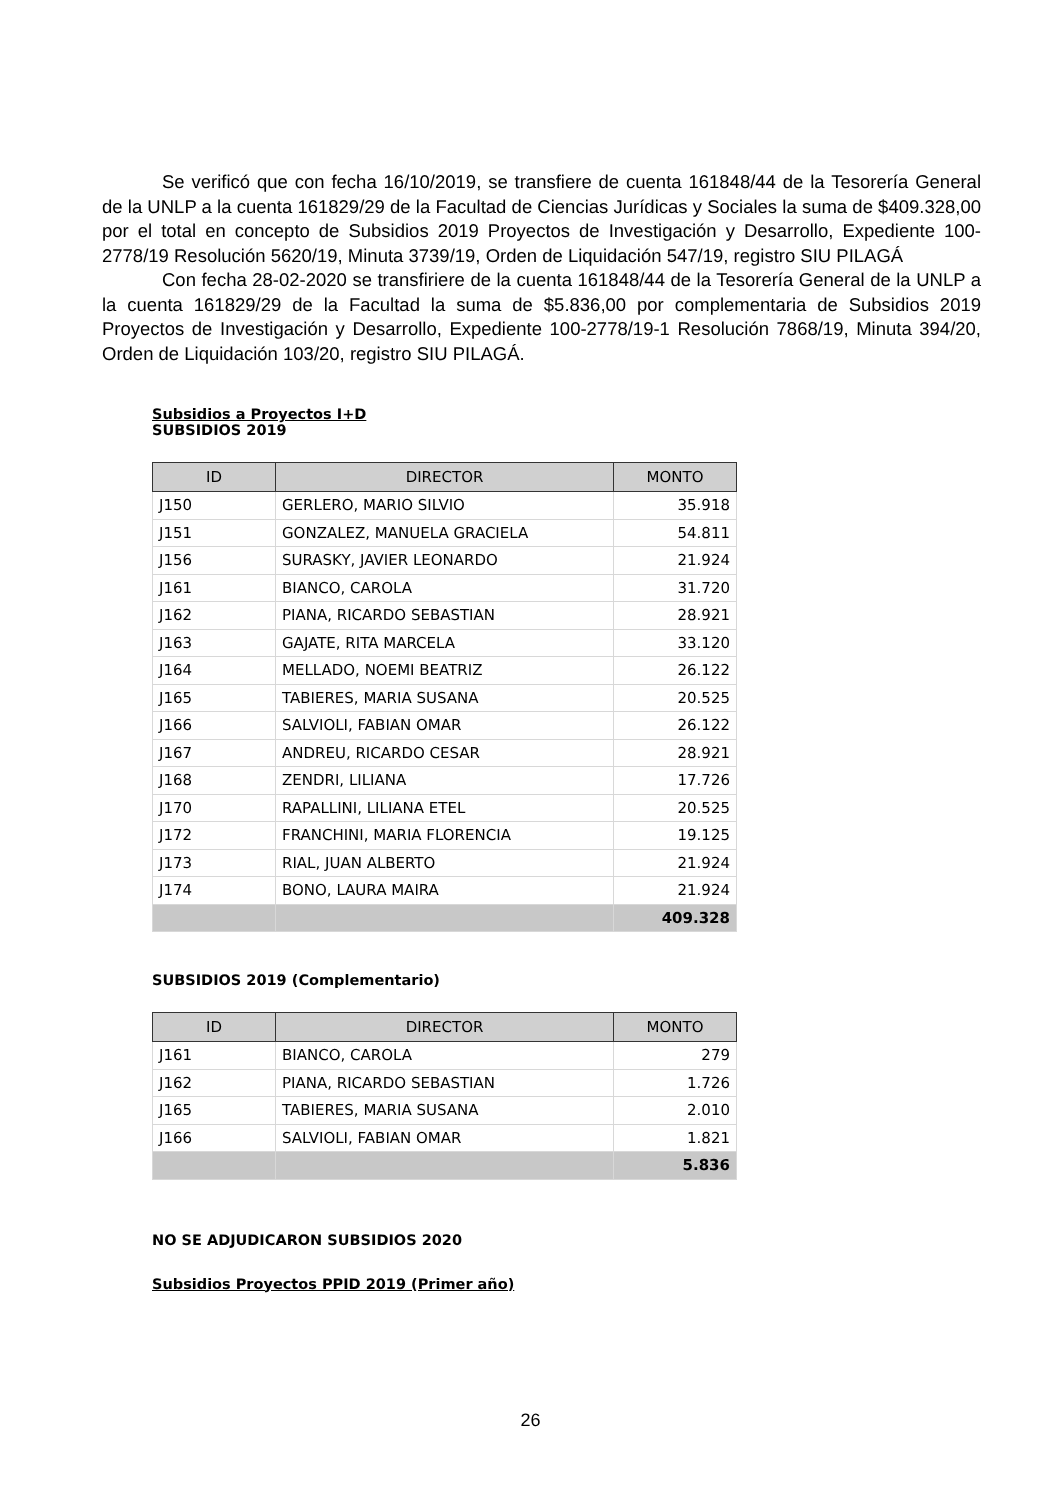Se verificó que con fecha 16/10/2019, se transfiere de cuenta 161848/44 de la Tesorería General de la UNLP a la cuenta 161829/29 de la Facultad de Ciencias Jurídicas y Sociales la suma de $409.328,00 por el total en concepto de Subsidios 2019 Proyectos de Investigación y Desarrollo, Expediente 100-2778/19 Resolución 5620/19, Minuta 3739/19, Orden de Liquidación 547/19, registro SIU PILAGÁ
Con fecha 28-02-2020 se transfiriere de la cuenta 161848/44 de la Tesorería General de la UNLP a la cuenta 161829/29 de la Facultad la suma de $5.836,00 por complementaria de Subsidios 2019 Proyectos de Investigación y Desarrollo, Expediente 100-2778/19-1 Resolución 7868/19, Minuta 394/20, Orden de Liquidación 103/20, registro SIU PILAGÁ.
Subsidios a Proyectos I+D
SUBSIDIOS 2019
| ID | DIRECTOR | MONTO |
| --- | --- | --- |
| J150 | GERLERO, MARIO SILVIO | 35.918 |
| J151 | GONZALEZ, MANUELA GRACIELA | 54.811 |
| J156 | SURASKY, JAVIER LEONARDO | 21.924 |
| J161 | BIANCO, CAROLA | 31.720 |
| J162 | PIANA, RICARDO SEBASTIAN | 28.921 |
| J163 | GAJATE, RITA MARCELA | 33.120 |
| J164 | MELLADO, NOEMI BEATRIZ | 26.122 |
| J165 | TABIERES, MARIA SUSANA | 20.525 |
| J166 | SALVIOLI, FABIAN OMAR | 26.122 |
| J167 | ANDREU, RICARDO CESAR | 28.921 |
| J168 | ZENDRI, LILIANA | 17.726 |
| J170 | RAPALLINI, LILIANA ETEL | 20.525 |
| J172 | FRANCHINI, MARIA FLORENCIA | 19.125 |
| J173 | RIAL, JUAN ALBERTO | 21.924 |
| J174 | BONO, LAURA MAIRA | 21.924 |
| | | 409.328 |
SUBSIDIOS 2019 (Complementario)
| ID | DIRECTOR | MONTO |
| --- | --- | --- |
| J161 | BIANCO, CAROLA | 279 |
| J162 | PIANA, RICARDO SEBASTIAN | 1.726 |
| J165 | TABIERES, MARIA SUSANA | 2.010 |
| J166 | SALVIOLI, FABIAN OMAR | 1.821 |
| | | 5.836 |
NO SE ADJUDICARON SUBSIDIOS 2020
Subsidios Proyectos PPID 2019 (Primer año)
26